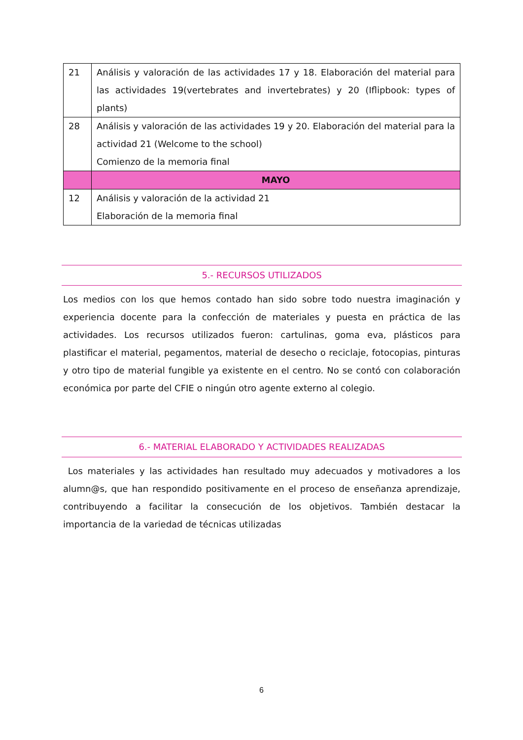| 21 | Análisis y valoración de las actividades 17 y 18. Elaboración del material para las actividades 19(vertebrates and invertebrates) y 20 (Iflipbook: types of plants) |
| 28 | Análisis y valoración de las actividades 19 y 20. Elaboración del material para la actividad 21 (Welcome to the school) Comienzo de la memoria final |
| | MAYO |
| 12 | Análisis y valoración de la actividad 21 Elaboración de la memoria final |
5.- RECURSOS UTILIZADOS
Los medios con los que hemos contado han sido sobre todo nuestra imaginación y experiencia docente para la confección de materiales y puesta en práctica de las actividades. Los recursos utilizados fueron: cartulinas, goma eva, plásticos para plastificar el material, pegamentos, material de desecho o reciclaje, fotocopias, pinturas y otro tipo de material fungible ya existente en el centro. No se contó con colaboración económica por parte del CFIE o ningún otro agente externo al colegio.
6.- MATERIAL ELABORADO Y ACTIVIDADES REALIZADAS
Los materiales y las actividades han resultado muy adecuados y motivadores a los alumn@s, que han respondido positivamente en el proceso de enseñanza aprendizaje, contribuyendo a facilitar la consecución de los objetivos. También destacar la importancia de la variedad de técnicas utilizadas
6